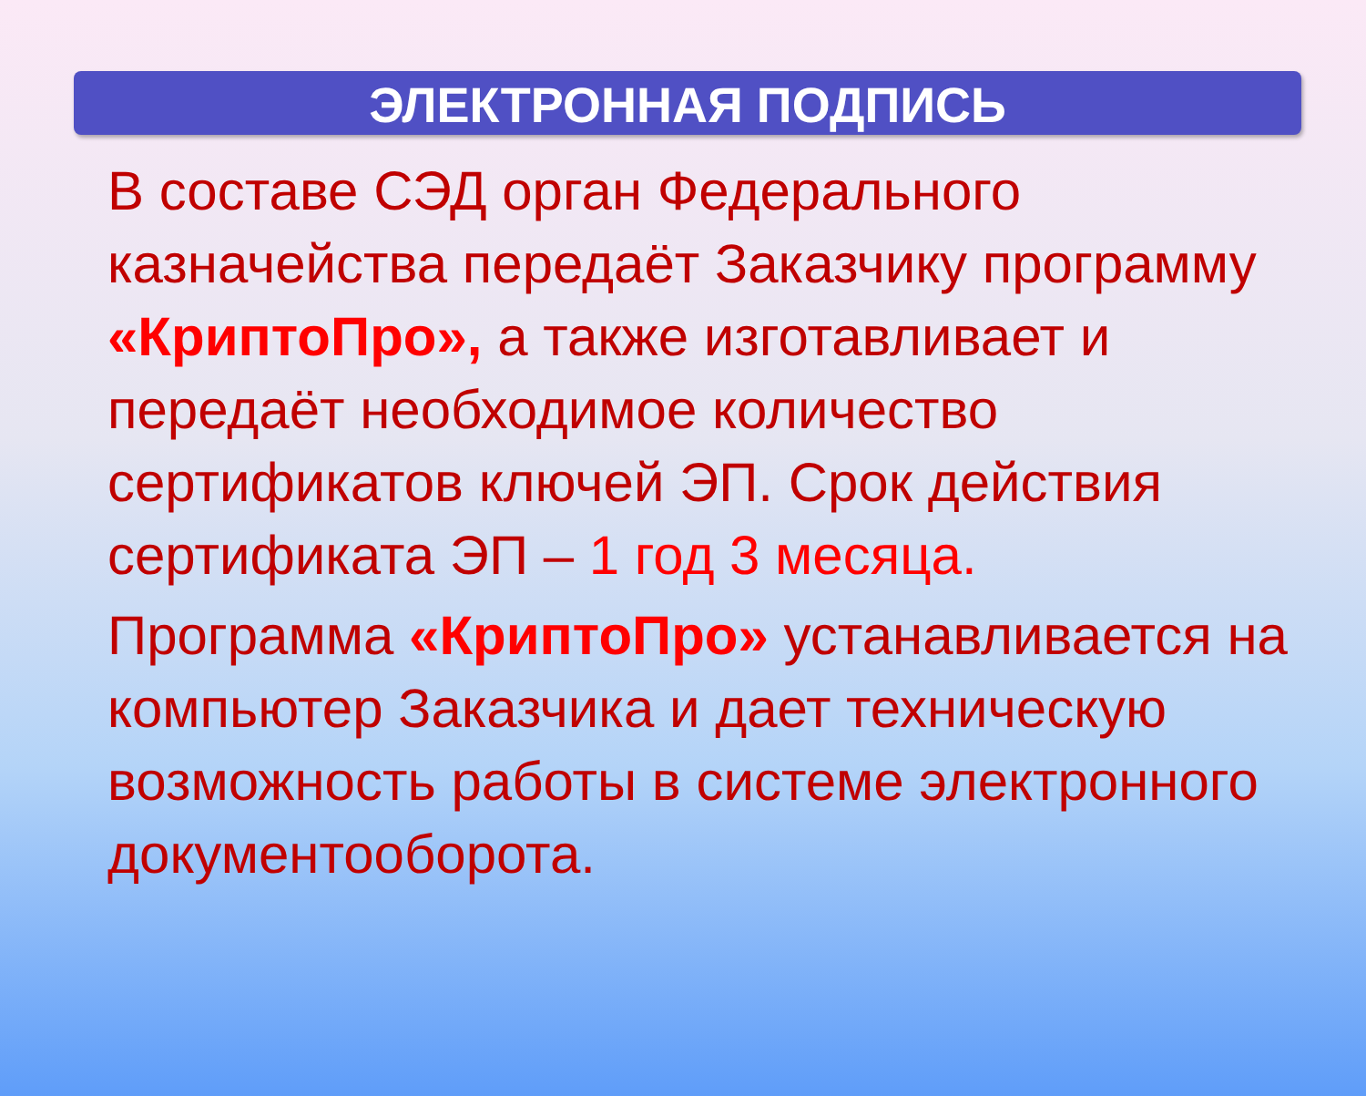ЭЛЕКТРОННАЯ ПОДПИСЬ
В составе СЭД орган Федерального казначейства передаёт Заказчику программу «КриптоПро», а также изготавливает и передаёт необходимое количество сертификатов ключей ЭП. Срок действия сертификата ЭП – 1 год 3 месяца.
Программа «КриптоПро» устанавливается на компьютер Заказчика и дает техническую возможность работы в системе электронного документооборота.